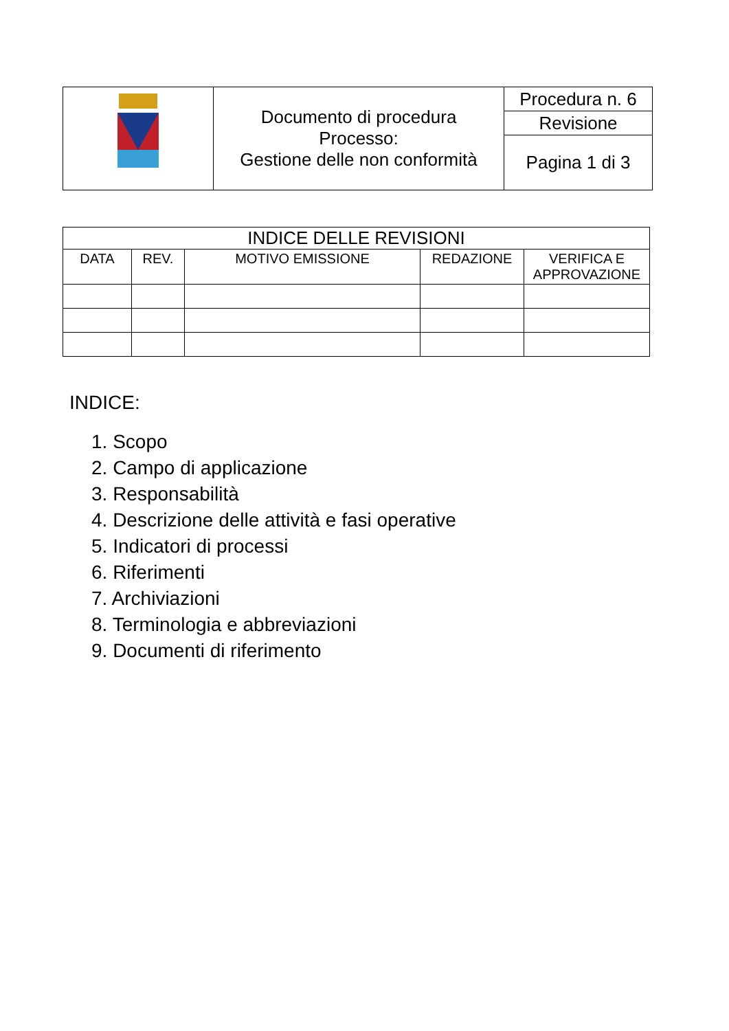| | Documento di procedura Processo: Gestione delle non conformità | Procedura n. 6 |
| | | Revisione |
| | | Pagina 1 di 3 |
| INDICE DELLE REVISIONI | | | | |
| --- | --- | --- | --- | --- |
| DATA | REV. | MOTIVO EMISSIONE | REDAZIONE | VERIFICA E APPROVAZIONE |
INDICE:
1. Scopo
2. Campo di applicazione
3. Responsabilità
4. Descrizione delle attività e fasi operative
5. Indicatori di processi
6. Riferimenti
7. Archiviazioni
8. Terminologia e abbreviazioni
9. Documenti di riferimento